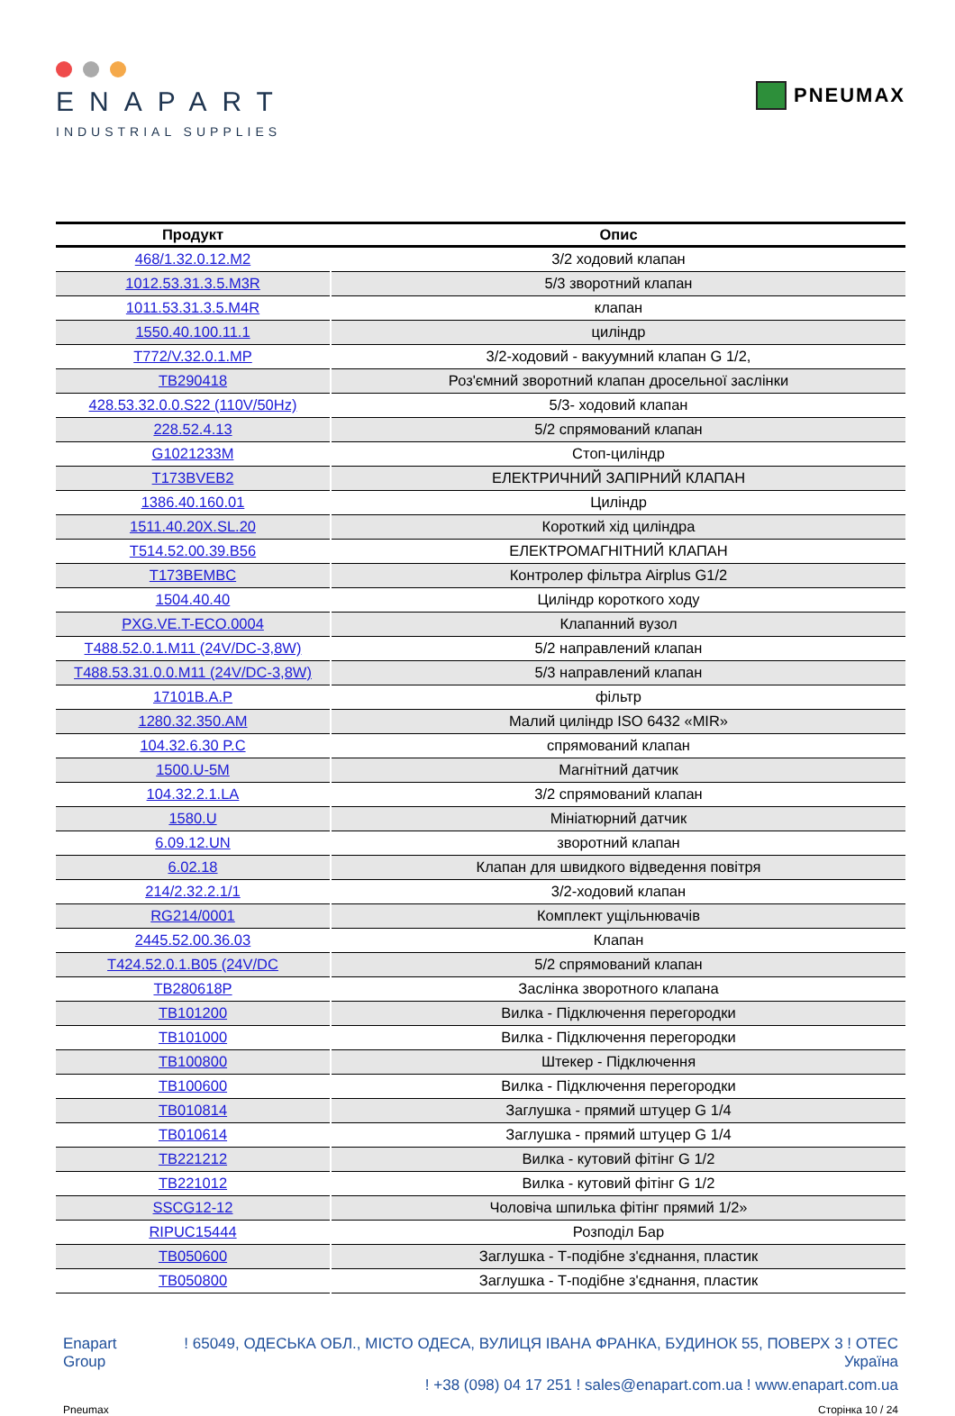ENAPART
INDUSTRIAL SUPPLIES
PNEUMAX
| Продукт | Опис |
| --- | --- |
| 468/1.32.0.12.M2 | 3/2 ходовий клапан |
| 1012.53.31.3.5.M3R | 5/3 зворотний клапан |
| 1011.53.31.3.5.M4R | клапан |
| 1550.40.100.11.1 | циліндр |
| T772/V.32.0.1.MP | 3/2-ходовий - вакуумний клапан G 1/2, |
| TB290418 | Роз'ємний зворотний клапан дросельної заслінки |
| 428.53.32.0.0.S22 (110V/50Hz) | 5/3- ходовий клапан |
| 228.52.4.13 | 5/2 спрямований клапан |
| G1021233M | Стоп-циліндр |
| T173BVEB2 | ЕЛЕКТРИЧНИЙ ЗАПІРНИЙ КЛАПАН |
| 1386.40.160.01 | Циліндр |
| 1511.40.20X.SL.20 | Короткий хід циліндра |
| T514.52.00.39.B56 | ЕЛЕКТРОМАГНІТНИЙ КЛАПАН |
| T173BEMBC | Контролер фільтра Airplus G1/2 |
| 1504.40.40 | Циліндр короткого ходу |
| PXG.VE.T-ECO.0004 | Клапанний вузол |
| T488.52.0.1.M11 (24V/DC-3,8W) | 5/2 направлений клапан |
| T488.53.31.0.0.M11 (24V/DC-3,8W) | 5/3 направлений клапан |
| 17101B.A.P | фільтр |
| 1280.32.350.AM | Малий циліндр ISO 6432 «MIR» |
| 104.32.6.30 P.C | спрямований клапан |
| 1500.U-5M | Магнітний датчик |
| 104.32.2.1.LA | 3/2 спрямований клапан |
| 1580.U | Мініатюрний датчик |
| 6.09.12.UN | зворотний клапан |
| 6.02.18 | Клапан для швидкого відведення повітря |
| 214/2.32.2.1/1 | 3/2-ходовий клапан |
| RG214/0001 | Комплект ущільнювачів |
| 2445.52.00.36.03 | Клапан |
| T424.52.0.1.B05 (24V/DC | 5/2 спрямований клапан |
| TB280618P | Заслінка зворотного клапана |
| TB101200 | Вилка - Підключення перегородки |
| TB101000 | Вилка - Підключення перегородки |
| TB100800 | Штекер - Підключення |
| TB100600 | Вилка - Підключення перегородки |
| TB010814 | Заглушка - прямий штуцер G 1/4 |
| TB010614 | Заглушка - прямий штуцер G 1/4 |
| TB221212 | Вилка - кутовий фітінг G 1/2 |
| TB221012 | Вилка - кутовий фітінг G 1/2 |
| SSCG12-12 | Чоловіча шпилька фітінг прямий 1/2» |
| RIPUC15444 | Розподіл Бар |
| TB050600 | Заглушка - Т-подібне з'єднання, пластик |
| TB050800 | Заглушка - Т-подібне з'єднання, пластик |
Enapart
Group
! 65049, ОДЕСЬКА ОБЛ., МІСТО ОДЕСА, ВУЛИЦЯ ІВАНА ФРАНКА, БУДИНОК 55, ПОВЕРХ 3 ! ОТЕС
Україна
! +38 (098) 04 17 251 ! sales@enapart.com.ua ! www.enapart.com.ua
Pneumax Сторінка 10 / 24